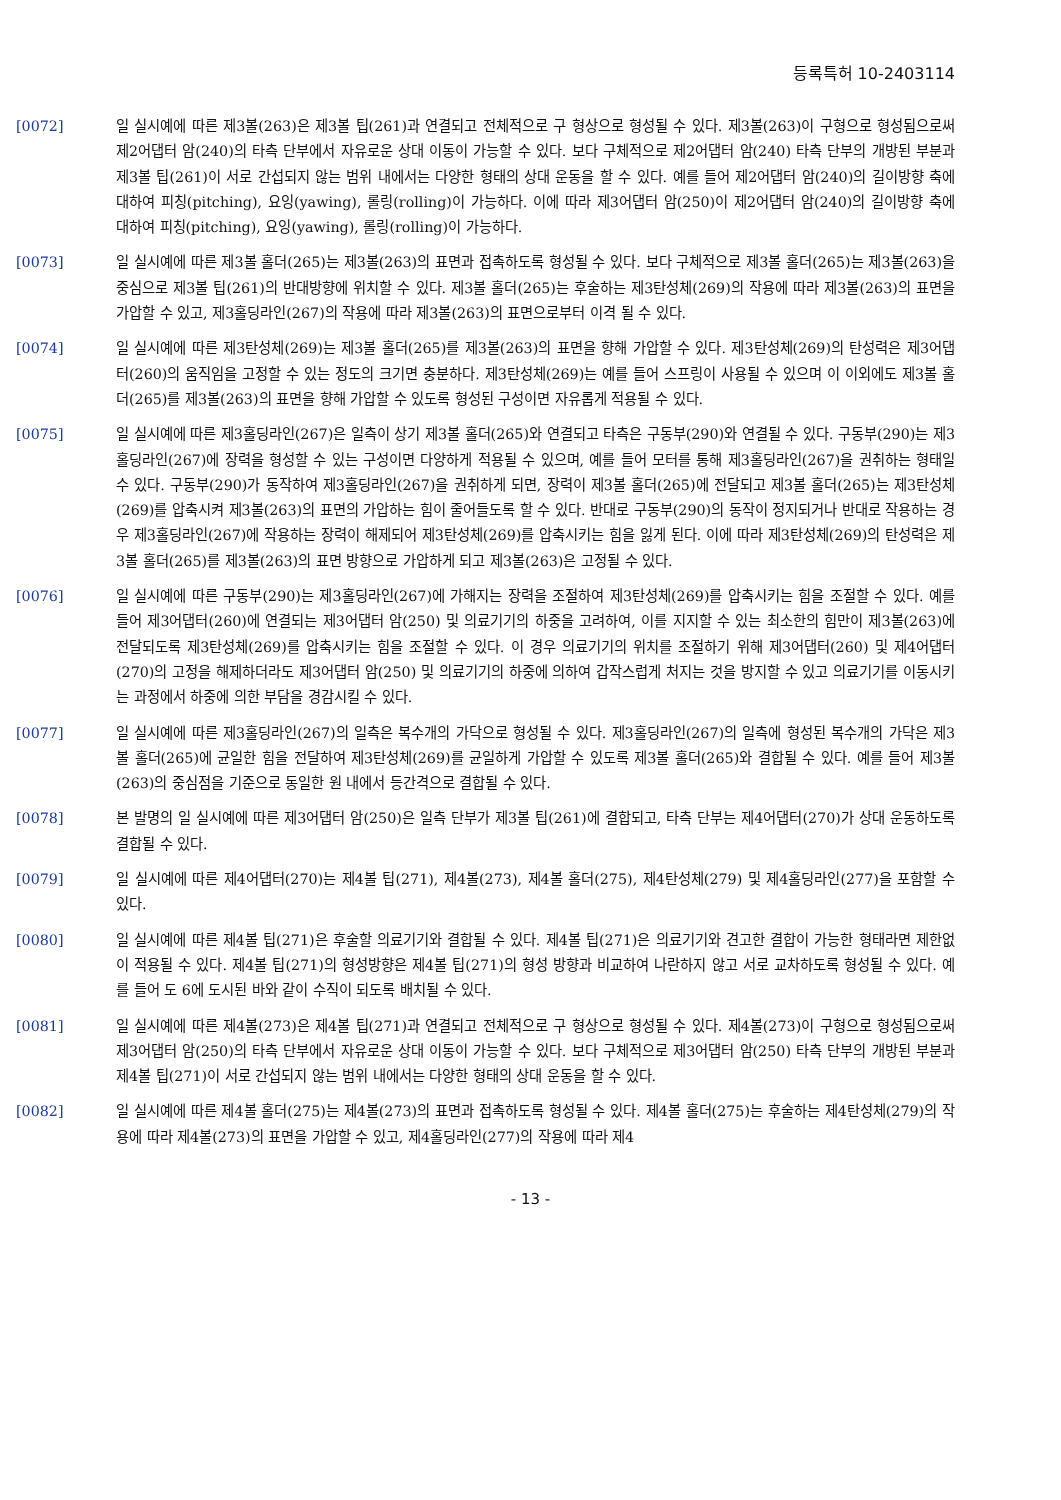등록특허 10-2403114
[0072] 일 실시예에 따른 제3볼(263)은 제3볼 팁(261)과 연결되고 전체적으로 구 형상으로 형성될 수 있다. 제3볼(263)이 구형으로 형성됨으로써 제2어댑터 암(240)의 타측 단부에서 자유로운 상대 이동이 가능할 수 있다. 보다 구체적으로 제2어댑터 암(240) 타측 단부의 개방된 부분과 제3볼 팁(261)이 서로 간섭되지 않는 범위 내에서는 다양한 형태의 상대 운동을 할 수 있다. 예를 들어 제2어댑터 암(240)의 길이방향 축에 대하여 피칭(pitching), 요잉(yawing), 롤링(rolling)이 가능하다. 이에 따라 제3어댑터 암(250)이 제2어댑터 암(240)의 길이방향 축에 대하여 피칭(pitching), 요잉(yawing), 롤링(rolling)이 가능하다.
[0073] 일 실시예에 따른 제3볼 홀더(265)는 제3볼(263)의 표면과 접촉하도록 형성될 수 있다. 보다 구체적으로 제3볼 홀더(265)는 제3볼(263)을 중심으로 제3볼 팁(261)의 반대방향에 위치할 수 있다. 제3볼 홀더(265)는 후술하는 제3탄성체(269)의 작용에 따라 제3볼(263)의 표면을 가압할 수 있고, 제3홀딩라인(267)의 작용에 따라 제3볼(263)의 표면으로부터 이격 될 수 있다.
[0074] 일 실시예에 따른 제3탄성체(269)는 제3볼 홀더(265)를 제3볼(263)의 표면을 향해 가압할 수 있다. 제3탄성체(269)의 탄성력은 제3어댑터(260)의 움직임을 고정할 수 있는 정도의 크기면 충분하다. 제3탄성체(269)는 예를 들어 스프링이 사용될 수 있으며 이 이외에도 제3볼 홀더(265)를 제3볼(263)의 표면을 향해 가압할 수 있도록 형성된 구성이면 자유롭게 적용될 수 있다.
[0075] 일 실시예에 따른 제3홀딩라인(267)은 일측이 상기 제3볼 홀더(265)와 연결되고 타측은 구동부(290)와 연결될 수 있다. 구동부(290)는 제3홀딩라인(267)에 장력을 형성할 수 있는 구성이면 다양하게 적용될 수 있으며, 예를 들어 모터를 통해 제3홀딩라인(267)을 권취하는 형태일 수 있다. 구동부(290)가 동작하여 제3홀딩라인(267)을 권취하게 되면, 장력이 제3볼 홀더(265)에 전달되고 제3볼 홀더(265)는 제3탄성체(269)를 압축시켜 제3볼(263)의 표면의 가압하는 힘이 줄어들도록 할 수 있다. 반대로 구동부(290)의 동작이 정지되거나 반대로 작용하는 경우 제3홀딩라인(267)에 작용하는 장력이 해제되어 제3탄성체(269)를 압축시키는 힘을 잃게 된다. 이에 따라 제3탄성체(269)의 탄성력은 제3볼 홀더(265)를 제3볼(263)의 표면 방향으로 가압하게 되고 제3볼(263)은 고정될 수 있다.
[0076] 일 실시예에 따른 구동부(290)는 제3홀딩라인(267)에 가해지는 장력을 조절하여 제3탄성체(269)를 압축시키는 힘을 조절할 수 있다. 예를 들어 제3어댑터(260)에 연결되는 제3어댑터 암(250) 및 의료기기의 하중을 고려하여, 이를 지지할 수 있는 최소한의 힘만이 제3볼(263)에 전달되도록 제3탄성체(269)를 압축시키는 힘을 조절할 수 있다. 이 경우 의료기기의 위치를 조절하기 위해 제3어댑터(260) 및 제4어댑터(270)의 고정을 해제하더라도 제3어댑터 암(250) 및 의료기기의 하중에 의하여 갑작스럽게 처지는 것을 방지할 수 있고 의료기기를 이동시키는 과정에서 하중에 의한 부담을 경감시킬 수 있다.
[0077] 일 실시예에 따른 제3홀딩라인(267)의 일측은 복수개의 가닥으로 형성될 수 있다. 제3홀딩라인(267)의 일측에 형성된 복수개의 가닥은 제3볼 홀더(265)에 균일한 힘을 전달하여 제3탄성체(269)를 균일하게 가압할 수 있도록 제3볼 홀더(265)와 결합될 수 있다. 예를 들어 제3볼(263)의 중심점을 기준으로 동일한 원 내에서 등간격으로 결합될 수 있다.
[0078] 본 발명의 일 실시예에 따른 제3어댑터 암(250)은 일측 단부가 제3볼 팁(261)에 결합되고, 타측 단부는 제4어댑터(270)가 상대 운동하도록 결합될 수 있다.
[0079] 일 실시예에 따른 제4어댑터(270)는 제4볼 팁(271), 제4볼(273), 제4볼 홀더(275), 제4탄성체(279) 및 제4홀딩라인(277)을 포함할 수 있다.
[0080] 일 실시예에 따른 제4볼 팁(271)은 후술할 의료기기와 결합될 수 있다. 제4볼 팁(271)은 의료기기와 견고한 결합이 가능한 형태라면 제한없이 적용될 수 있다. 제4볼 팁(271)의 형성방향은 제4볼 팁(271)의 형성 방향과 비교하여 나란하지 않고 서로 교차하도록 형성될 수 있다. 예를 들어 도 6에 도시된 바와 같이 수직이 되도록 배치될 수 있다.
[0081] 일 실시예에 따른 제4볼(273)은 제4볼 팁(271)과 연결되고 전체적으로 구 형상으로 형성될 수 있다. 제4볼(273)이 구형으로 형성됨으로써 제3어댑터 암(250)의 타측 단부에서 자유로운 상대 이동이 가능할 수 있다. 보다 구체적으로 제3어댑터 암(250) 타측 단부의 개방된 부분과 제4볼 팁(271)이 서로 간섭되지 않는 범위 내에서는 다양한 형태의 상대 운동을 할 수 있다.
[0082] 일 실시예에 따른 제4볼 홀더(275)는 제4볼(273)의 표면과 접촉하도록 형성될 수 있다. 제4볼 홀더(275)는 후술하는 제4탄성체(279)의 작용에 따라 제4볼(273)의 표면을 가압할 수 있고, 제4홀딩라인(277)의 작용에 따라 제4
- 13 -